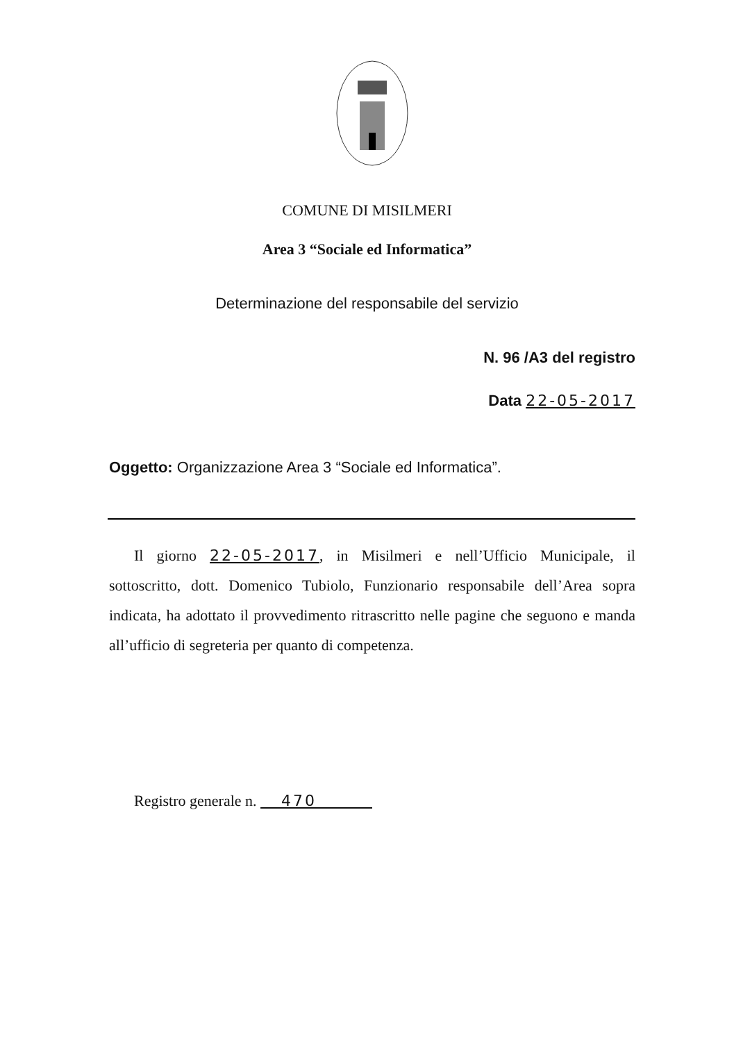COMUNE DI MISILMERI
Area 3 “Sociale ed Informatica”
Determinazione del responsabile del servizio
N. 96 /A3 del registro
Data 22-05-2017
Oggetto: Organizzazione Area 3 “Sociale ed Informatica”.
Il giorno 22-05-2017, in Misilmeri e nell’Ufficio Municipale, il sottoscritto, dott. Domenico Tubiolo, Funzionario responsabile dell’Area sopra indicata, ha adottato il provvedimento ritrascritto nelle pagine che seguono e manda all’ufficio di segreteria per quanto di competenza.
Registro generale n. 470